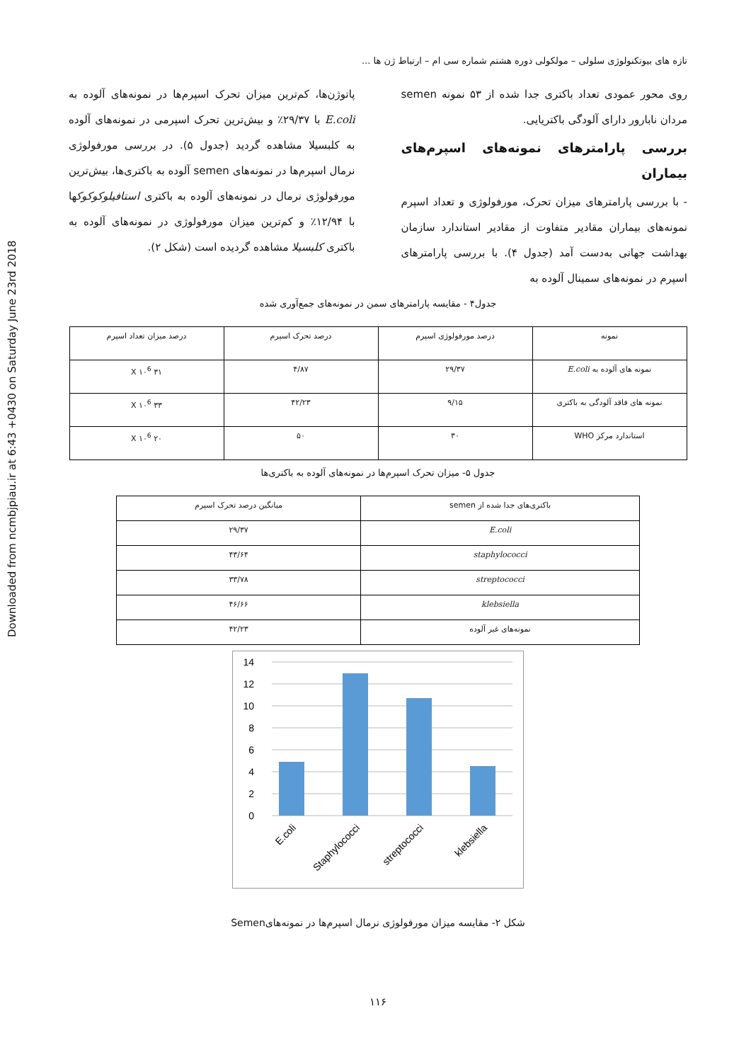Downloaded from ncmbjpiau.ir at 6:43 +0430 on Saturday June 23rd 2018
تازه های بیوتکنولوژی سلولی – مولکولی دوره هشتم شماره سی ام – ارتباط ژن ها ...
روی محور عمودی تعداد باکتری جدا شده از ۵۳ نمونه semen مردان نابارور دارای آلودگی باکتریایی.
بررسی پارامترهای نمونه‌های اسپرم‌های بیماران
- با بررسی پارامترهای میزان تحرک، مورفولوژی و تعداد اسپرم نمونه‌های بیماران مقادیر متفاوت از مقادیر استاندارد سازمان بهداشت جهانی به‌دست آمد (جدول ۴). با بررسی پارامترهای اسپرم در نمونه‌های سمینال آلوده به
پاتوژن‌ها، کم‌ترین میزان تحرک اسپرم‌ها در نمونه‌های آلوده به E.coli با ۲۹/۳۷٪ و بیش‌ترین تحرک اسپرمی در نمونه‌های آلوده به کلبسیلا مشاهده گردید (جدول ۵). در بررسی مورفولوژی نرمال اسپرم‌ها در نمونه‌های semen آلوده به باکتری‌ها، بیش‌ترین مورفولوژی نرمال در نمونه‌های آلوده به باکتری استافیلوکوکوکها با ۱۲/۹۴٪ و کم‌ترین میزان مورفولوژی در نمونه‌های آلوده به باکتری کلبسیلا مشاهده گردیده است (شکل ۲).
جدول۴ - مقایسه پارامترهای سمن در نمونه‌های جمع‌آوری شده
| نمونه | درصد مورفولوژی اسپرم | درصد تحرک اسپرم | درصد میزان تعداد اسپرم |
| --- | --- | --- | --- |
| نمونه های آلوده به E.coli | ۲۹/۳۷ | ۴/۸۷ | ۳۱ X ۱۰<sup>6</sup> |
| نمونه های فاقد آلودگی به باکتری | ۹/۱۵ | ۴۲/۲۳ | ۳۳ X ۱۰<sup>6</sup> |
| استاندارد مرکز WHO | ۳۰ | ۵۰ | ۲۰ X ۱۰<sup>6</sup> |
جدول ۵- میزان تحرک اسپرم‌ها در نمونه‌های آلوده به باکتری‌ها
| باکتری‌های جدا شده از semen | میانگین درصد تحرک اسپرم |
| --- | --- |
| E.coli | ۲۹/۳۷ |
| staphylococci | ۴۳/۶۴ |
| streptococci | ۳۳/۷۸ |
| klebsiella | ۴۶/۶۶ |
| نمونه‌های غیر آلوده | ۴۲/۲۳ |
14
12
10
8
6
4
2
0
E.coli
Staphylococci
streptococci
klebsiella
شکل ۲- مقایسه میزان مورفولوژی نرمال اسپرم‌ها در نمونه‌هایSemen
۱۱۶